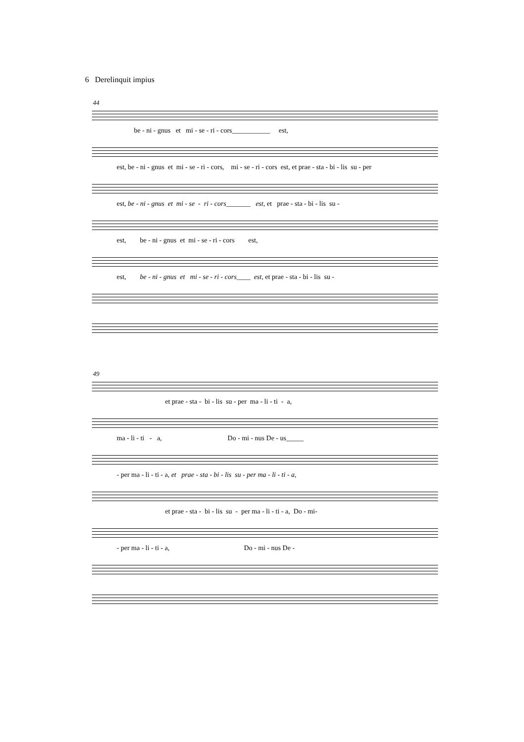6 Derelinquit impius
44
be - ni - gnus et mi - se - ri - cors___________ est,
est, be - ni - gnus et mi - se - ri - cors, mi - se - ri - cors est, et prae - sta - bi - lis su - per
est, be - ni - gnus et mi - se - ri - cors_______ est, et prae - sta - bi - lis su -
est, be - ni - gnus et mi - se - ri - cors est,
est, be - ni - gnus et mi - se - ri - cors____ est, et prae - sta - bi - lis su -
49
et prae - sta - bi - lis su - per ma - li - ti - a,
ma - li - ti - a, Do - mi - nus De - us_____
- per ma - li - ti - a, et prae - sta - bi - lis su - per ma - li - ti - a,
et prae - sta - bi - lis su - per ma - li - ti - a, Do - mi-
- per ma - li - ti - a, Do - mi - nus De -